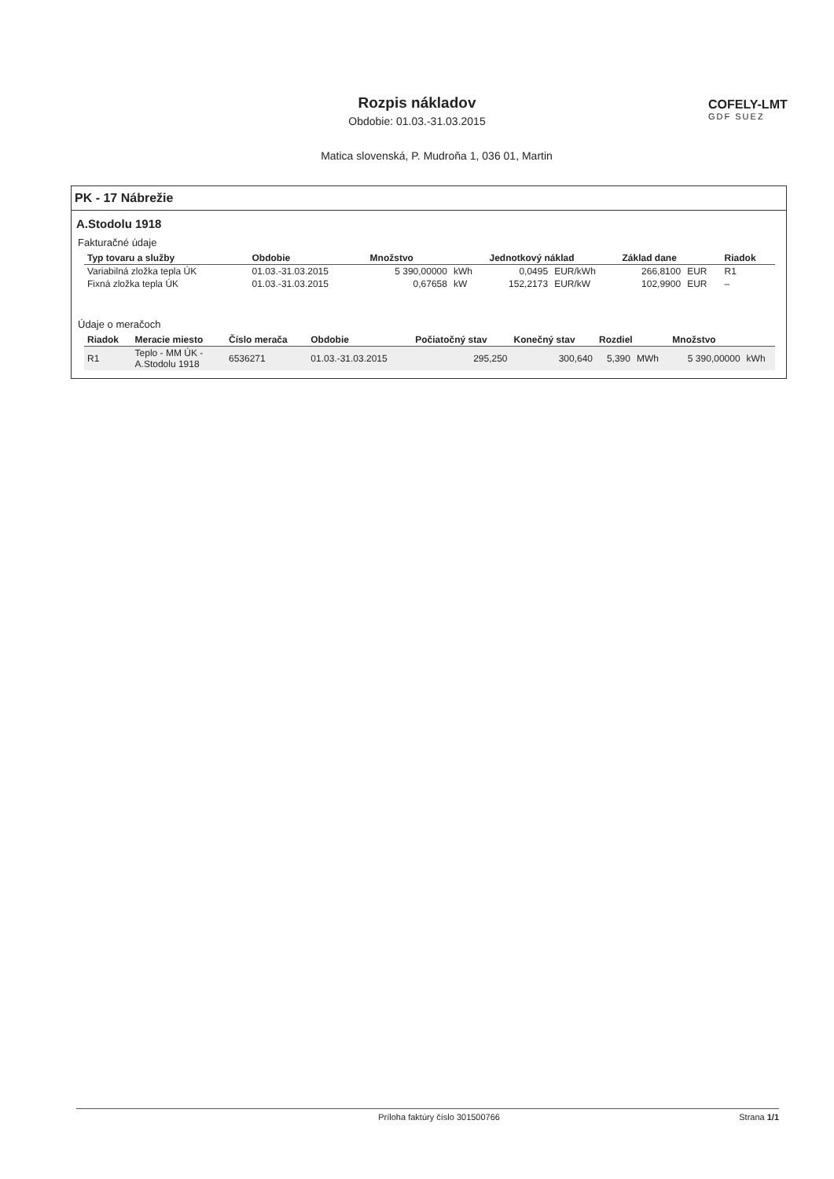Rozpis nákladov
Obdobie: 01.03.-31.03.2015
COFELY-LMT
GDF SUEZ
Matica slovenská, P. Mudroňa 1, 036 01, Martin
PK - 17 Nábrežie
A.Stodolu 1918
Fakturačné údaje
| Typ tovaru a služby | Obdobie | Množstvo | | Jednotkový náklad | | Základ dane | | Riadok |
| --- | --- | --- | --- | --- | --- | --- | --- | --- |
| Variabilná zložka tepla ÚK | 01.03.-31.03.2015 | 5 390,00000 | kWh | 0,0495 | EUR/kWh | 266,8100 | EUR | R1 |
| Fixná zložka tepla ÚK | 01.03.-31.03.2015 | 0,67658 | kW | 152,2173 | EUR/kW | 102,9900 | EUR | – |
Údaje o meračoch
| Riadok | Meracie miesto | Číslo merača | Obdobie | Počiatočný stav | Konečný stav | Rozdiel | | Množstvo | |
| --- | --- | --- | --- | --- | --- | --- | --- | --- | --- |
| R1 | Teplo - MM ÚK - A.Stodolu 1918 | 6536271 | 01.03.-31.03.2015 | 295,250 | 300,640 | 5,390 | MWh | 5 390,00000 | kWh |
Príloha faktúry číslo 301500766
Strana 1/1